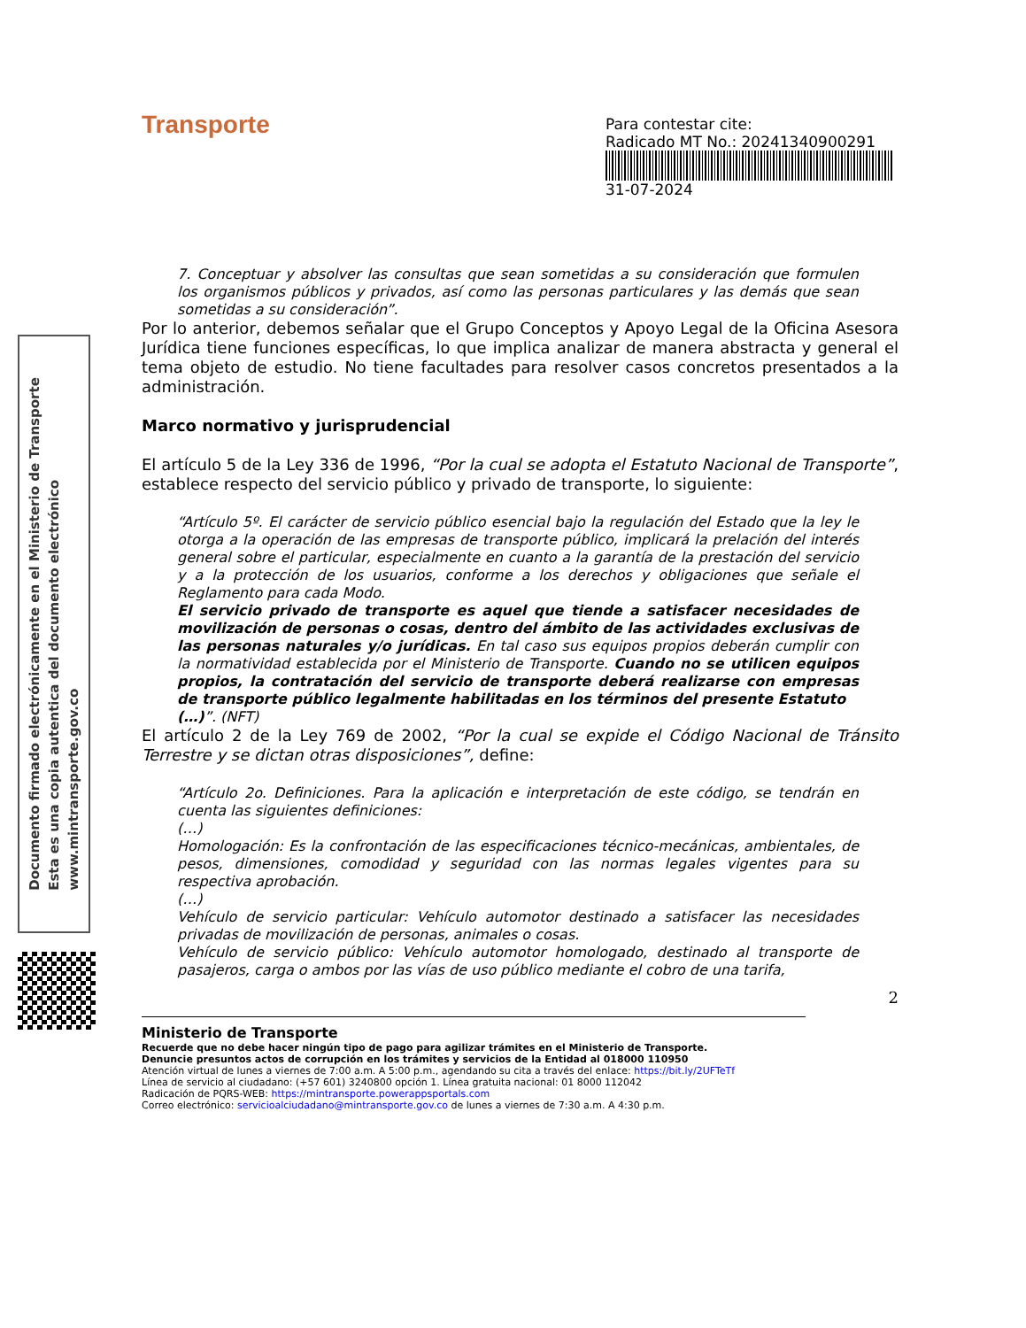Transporte
Para contestar cite:
Radicado MT No.: 20241340900291
31-07-2024
Documento firmado electrónicamente en el Ministerio de Transporte
Esta es una copia autentica del documento electrónico
www.mintransporte.gov.co
7. Conceptuar y absolver las consultas que sean sometidas a su consideración que formulen los organismos públicos y privados, así como las personas particulares y las demás que sean sometidas a su consideración”.
Por lo anterior, debemos señalar que el Grupo Conceptos y Apoyo Legal de la Oficina Asesora Jurídica tiene funciones específicas, lo que implica analizar de manera abstracta y general el tema objeto de estudio. No tiene facultades para resolver casos concretos presentados a la administración.
Marco normativo y jurisprudencial
El artículo 5 de la Ley 336 de 1996, “Por la cual se adopta el Estatuto Nacional de Transporte”, establece respecto del servicio público y privado de transporte, lo siguiente:
“Artículo 5º. El carácter de servicio público esencial bajo la regulación del Estado que la ley le otorga a la operación de las empresas de transporte público, implicará la prelación del interés general sobre el particular, especialmente en cuanto a la garantía de la prestación del servicio y a la protección de los usuarios, conforme a los derechos y obligaciones que señale el Reglamento para cada Modo.
El servicio privado de transporte es aquel que tiende a satisfacer necesidades de movilización de personas o cosas, dentro del ámbito de las actividades exclusivas de las personas naturales y/o jurídicas. En tal caso sus equipos propios deberán cumplir con la normatividad establecida por el Ministerio de Transporte. Cuando no se utilicen equipos propios, la contratación del servicio de transporte deberá realizarse con empresas de transporte público legalmente habilitadas en los términos del presente Estatuto
(…)”. (NFT)
El artículo 2 de la Ley 769 de 2002, “Por la cual se expide el Código Nacional de Tránsito Terrestre y se dictan otras disposiciones”, define:
“Artículo 2o. Definiciones. Para la aplicación e interpretación de este código, se tendrán en cuenta las siguientes definiciones:
(…)
Homologación: Es la confrontación de las especificaciones técnico-mecánicas, ambientales, de pesos, dimensiones, comodidad y seguridad con las normas legales vigentes para su respectiva aprobación.
(…)
Vehículo de servicio particular: Vehículo automotor destinado a satisfacer las necesidades privadas de movilización de personas, animales o cosas.
Vehículo de servicio público: Vehículo automotor homologado, destinado al transporte de pasajeros, carga o ambos por las vías de uso público mediante el cobro de una tarifa,
2
Ministerio de Transporte
Recuerde que no debe hacer ningún tipo de pago para agilizar trámites en el Ministerio de Transporte.
Denuncie presuntos actos de corrupción en los trámites y servicios de la Entidad al 018000 110950
Atención virtual de lunes a viernes de 7:00 a.m. A 5:00 p.m., agendando su cita a través del enlace: https://bit.ly/2UFTeTf
Línea de servicio al ciudadano: (+57 601) 3240800 opción 1. Línea gratuita nacional: 01 8000 112042
Radicación de PQRS-WEB: https://mintransporte.powerappsportals.com
Correo electrónico: servicioalciudadano@mintransporte.gov.co de lunes a viernes de 7:30 a.m. A 4:30 p.m.